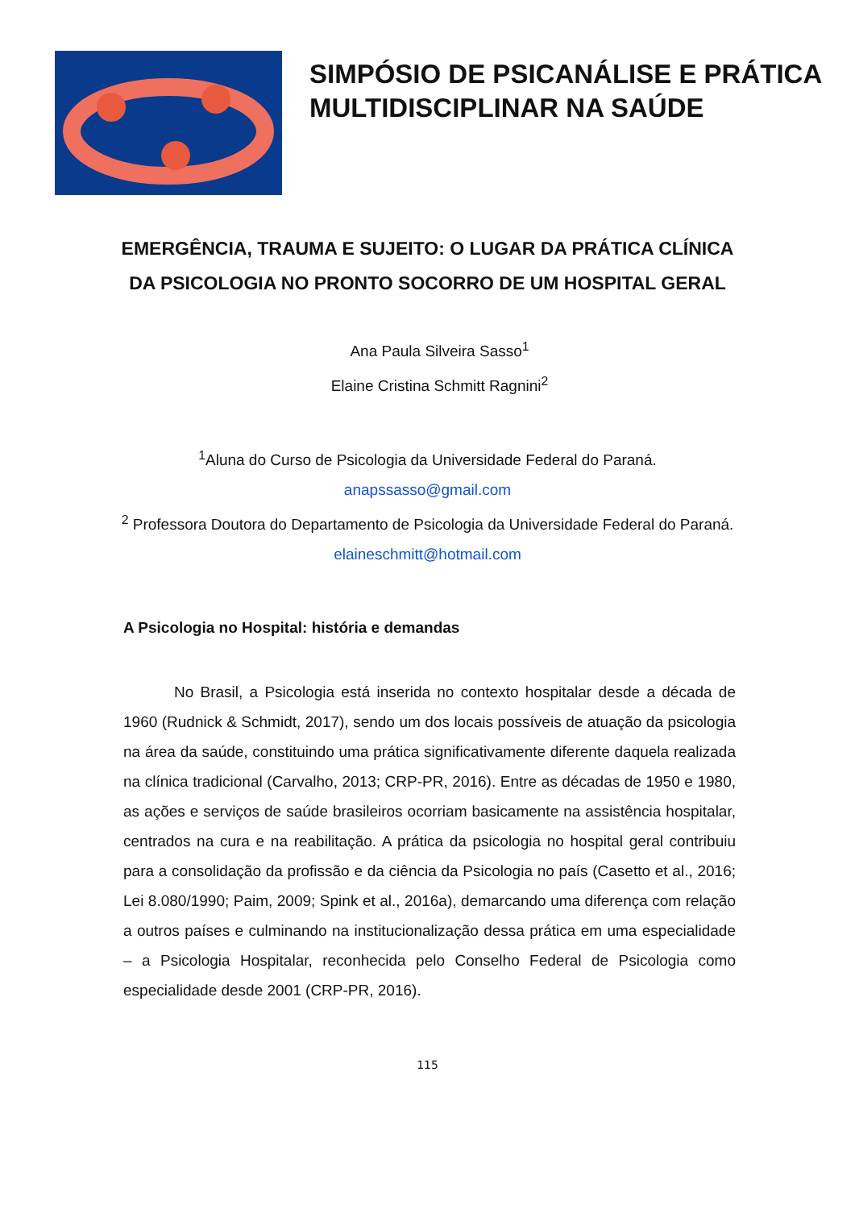SIMPÓSIO DE PSICANÁLISE E PRÁTICA MULTIDISCIPLINAR NA SAÚDE
EMERGÊNCIA, TRAUMA E SUJEITO: O LUGAR DA PRÁTICA CLÍNICA DA PSICOLOGIA NO PRONTO SOCORRO DE UM HOSPITAL GERAL
Ana Paula Silveira Sasso<sup>1</sup>
Elaine Cristina Schmitt Ragnini<sup>2</sup>
<sup>1</sup> Aluna do Curso de Psicologia da Universidade Federal do Paraná. anapssasso@gmail.com
<sup>2</sup> Professora Doutora do Departamento de Psicologia da Universidade Federal do Paraná. elaineschmitt@hotmail.com
A Psicologia no Hospital: história e demandas
No Brasil, a Psicologia está inserida no contexto hospitalar desde a década de 1960 (Rudnick & Schmidt, 2017), sendo um dos locais possíveis de atuação da psicologia na área da saúde, constituindo uma prática significativamente diferente daquela realizada na clínica tradicional (Carvalho, 2013; CRP-PR, 2016). Entre as décadas de 1950 e 1980, as ações e serviços de saúde brasileiros ocorriam basicamente na assistência hospitalar, centrados na cura e na reabilitação. A prática da psicologia no hospital geral contribuiu para a consolidação da profissão e da ciência da Psicologia no país (Casetto et al., 2016; Lei 8.080/1990; Paim, 2009; Spink et al., 2016a), demarcando uma diferença com relação a outros países e culminando na institucionalização dessa prática em uma especialidade – a Psicologia Hospitalar, reconhecida pelo Conselho Federal de Psicologia como especialidade desde 2001 (CRP-PR, 2016).
115